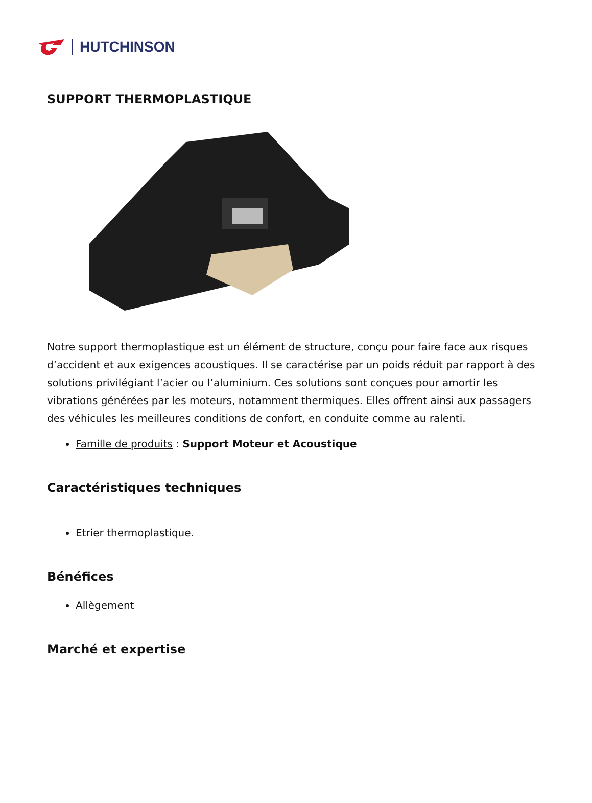HUTCHINSON
SUPPORT THERMOPLASTIQUE
Notre support thermoplastique est un élément de structure, conçu pour faire face aux risques d’accident et aux exigences acoustiques. Il se caractérise par un poids réduit par rapport à des solutions privilégiant l’acier ou l’aluminium. Ces solutions sont conçues pour amortir les vibrations générées par les moteurs, notamment thermiques. Elles offrent ainsi aux passagers des véhicules les meilleures conditions de confort, en conduite comme au ralenti.
Famille de produits : Support Moteur et Acoustique
Caractéristiques techniques
Etrier thermoplastique.
Bénéfices
Allègement
Marché et expertise